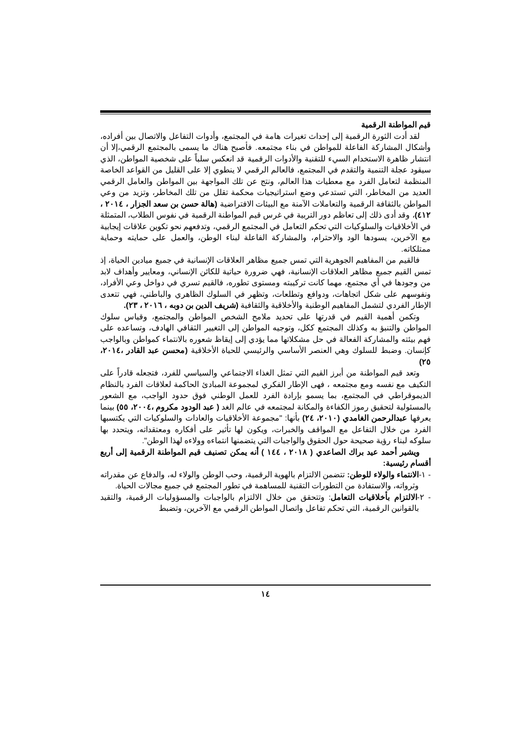قيم المواطنة الرقمية
لقد أدت الثورة الرقمية إلى إحداث تغيرات هامة في المجتمع، وأدوات التفاعل والاتصال بين أفراده، وأشكال المشاركة الفاعلة للمواطن في بناء مجتمعه. فأصبح هناك ما يسمى بالمجتمع الرقمي،إلا أن انتشار ظاهرة الاستخدام السيء للتقنية والأدوات الرقمية قد انعكس سلباً على شخصية المواطن، الذي سيقود عجلة التنمية والتقدم في المجتمع، فالعالم الرقمي لا ينطوي إلا على القليل من القواعد الخاصة المنظمة لتعامل الفرد مع معطيات هذا العالم، ونتج عن تلك المواجهة بين المواطن والعامل الرقمي العديد من المخاطر، التي تستدعي وضع استراتيجيات محكمة تقلل من تلك المخاطر، وتزيد من وعي المواطن بالثقافة الرقمية والتعاملات الآمنة مع البيئات الافتراضية (هالة حسن بن سعد الجزار ، ٢٠١٤ ، ٤١٢)، وقد أدى ذلك إلى تعاظم دور التربية في غرس قيم المواطنة الرقمية في نفوس الطلاب، المتمثلة في الأخلاقيات والسلوكيات التي تحكم التعامل في المجتمع الرقمي، وتدفعهم نحو تكوين علاقات إيجابية مع الآخرين، يسودها الود والاحترام، والمشاركة الفاعلة لبناء الوطن، والعمل على حمايته وحماية ممتلكاته.
فالقيم من المفاهيم الجوهرية التي تمس جميع مظاهر العلاقات الإنسانية في جميع ميادين الحياة، إذ تمس القيم جميع مظاهر العلاقات الإنسانية، فهي ضرورة حياتية للكائن الإنساني، ومعايير وأهداف لابد من وجودها في أي مجتمع، مهما كانت تركيبته ومستوى تطوره، فالقيم تسري في دواخل وعي الأفراد، ونفوسهم على شكل اتجاهات، ودوافع وتطلعات، وتظهر في السلوك الظاهري والباطني، فهي تتعدى الإطار الفردي لتشمل المفاهيم الوطنية والأخلاقية والثقافية (شريف الدين بن دوبه ، ٢٠١٦ ، ٢٣).
وتكمن أهمية القيم في قدرتها على تحديد ملامح الشخص المواطن والمجتمع، وقياس سلوك المواطن والتنبؤ به وكذلك المجتمع ككل، وتوجيه المواطن إلى التغيير الثقافي الهادف، وتساعده على فهم بيئته والمشاركة الفعالة في حل مشكلاتها مما يؤدي إلى إيقاظ شعوره بالانتماء كمواطن وبالواجب كإنسان. وضبط للسلوك وهي العنصر الأساسي والرئيسي للحياة الأخلاقية (محسن عبد القادر ،٢٠١٤، ٢٥)
وتعد قيم المواطنة من أبرز القيم التي تمثل الغذاء الاجتماعي والسياسي للفرد، فتجعله قادراً على التكيف مع نفسه ومع مجتمعه ، فهى الإطار الفكري لمجموعة المبادئ الحاكمة لعلاقات الفرد بالنظام الديموقراطي في المجتمع، بما يسمو بإرادة الفرد للعمل الوطني فوق حدود الواجب، مع الشعور بالمسئولية لتحقيق رموز الكفاءة والمكانة لمجتمعه في عالم الغد ( عبد الودود مكروم ،٢٠٠٤، ٥٥) بينما يعرفها عبدالرحمن الغامدي (٢٠١٠، ٢٤) بأنها: "مجموعة الأخلاقيات والعادات والسلوكيات التي يكتسبها الفرد من خلال التفاعل مع المواقف والخبرات، ويكون لها تأثير على أفكاره ومعتقداته، ويتحدد بها سلوكه لبناء رؤية صحيحة حول الحقوق والواجبات التي يتضمنها انتماءه وولاءه لهذا الوطن".
ويشير أحمد عيد براك الصاعدي ( ٢٠١٨ ، ١٤٤ ) أنه يمكن تصنيف قيم المواطنة الرقمية إلى أربع أقسام رئيسية:
- ١-الانتماء والولاء للوطن: تتضمن الالتزام بالهوية الرقمية، وحب الوطن والولاء له، والدفاع عن مقدراته وثرواته، والاستفادة من التطورات التقنية للمساهمة في تطور المجتمع في جميع مجالات الحياة.
- ٢-الالتزام بأخلاقيات التعامل: وتتحقق من خلال الالتزام بالواجبات والمسؤوليات الرقمية، والتقيد بالقوانين الرقمية، التي تحكم تفاعل واتصال المواطن الرقمي مع الآخرين، وتضبط
١٤